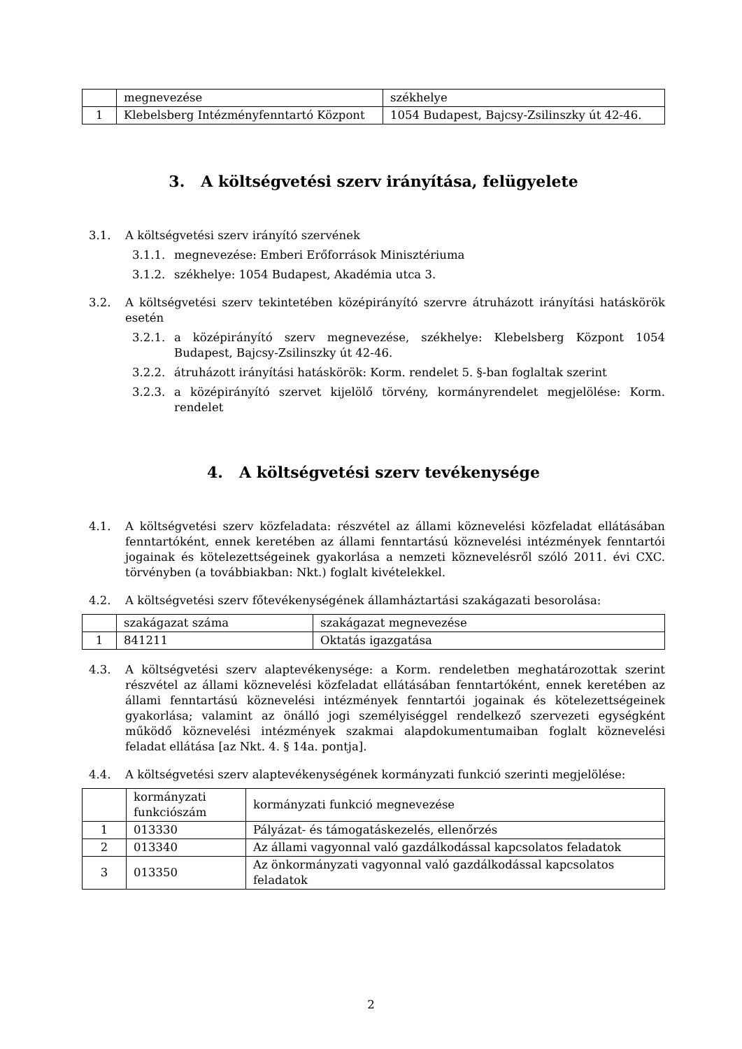| | megnevezése | székhelye |
| 1 | Klebelsberg Intézményfenntartó Központ | 1054 Budapest, Bajcsy-Zsilinszky út 42-46. |
3. A költségvetési szerv irányítása, felügyelete
3.1. A költségvetési szerv irányító szervének
3.1.1. megnevezése: Emberi Erőforrások Minisztériuma
3.1.2. székhelye: 1054 Budapest, Akadémia utca 3.
3.2. A költségvetési szerv tekintetében középirányító szervre átruházott irányítási hatáskörök esetén
3.2.1. a középirányító szerv megnevezése, székhelye: Klebelsberg Központ 1054 Budapest, Bajcsy-Zsilinszky út 42-46.
3.2.2. átruházott irányítási hatáskörök: Korm. rendelet 5. §-ban foglaltak szerint
3.2.3. a középirányító szervet kijelölő törvény, kormányrendelet megjelölése: Korm. rendelet
4. A költségvetési szerv tevékenysége
4.1. A költségvetési szerv közfeladata: részvétel az állami köznevelési közfeladat ellátásában fenntartóként, ennek keretében az állami fenntartású köznevelési intézmények fenntartói jogainak és kötelezettségeinek gyakorlása a nemzeti köznevelésről szóló 2011. évi CXC. törvényben (a továbbiakban: Nkt.) foglalt kivételekkel.
4.2. A költségvetési szerv főtevékenységének államháztartási szakágazati besorolása:
| | szakágazat száma | szakágazat megnevezése |
| 1 | 841211 | Oktatás igazgatása |
4.3. A költségvetési szerv alaptevékenysége: a Korm. rendeletben meghatározottak szerint részvétel az állami köznevelési közfeladat ellátásában fenntartóként, ennek keretében az állami fenntartású köznevelési intézmények fenntartói jogainak és kötelezettségeinek gyakorlása; valamint az önálló jogi személyiséggel rendelkező szervezeti egységként működő köznevelési intézmények szakmai alapdokumentumaiban foglalt köznevelési feladat ellátása [az Nkt. 4. § 14a. pontja].
4.4. A költségvetési szerv alaptevékenységének kormányzati funkció szerinti megjelölése:
| | kormányzati funkciószám | kormányzati funkció megnevezése |
| 1 | 013330 | Pályázat- és támogatáskezelés, ellenőrzés |
| 2 | 013340 | Az állami vagyonnal való gazdálkodással kapcsolatos feladatok |
| 3 | 013350 | Az önkormányzati vagyonnal való gazdálkodással kapcsolatos feladatok |
2